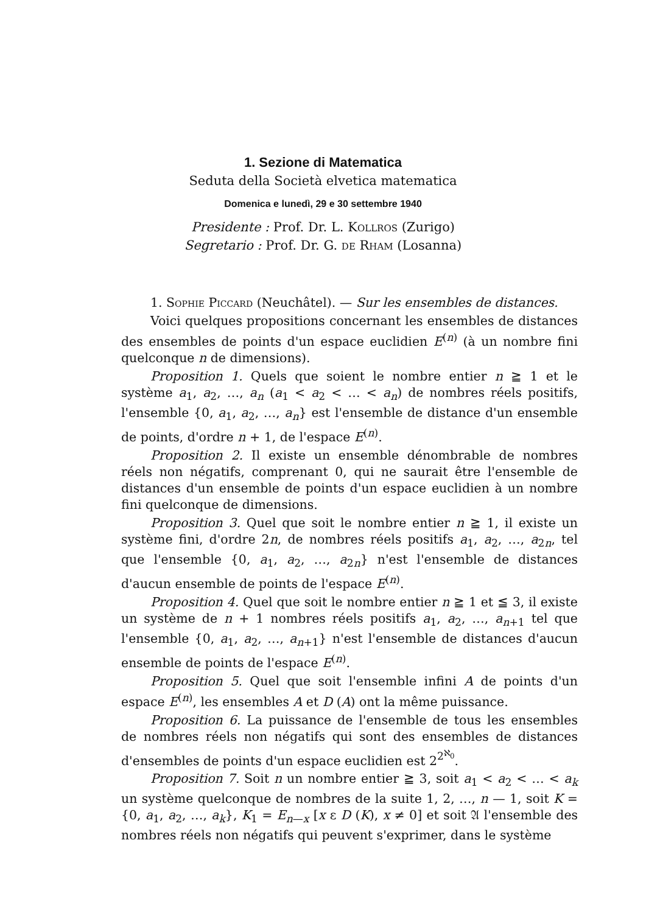1. Sezione di Matematica
Seduta della Società elvetica matematica
Domenica e lunedì, 29 e 30 settembre 1940
Presidente : Prof. Dr. L. Kollros (Zurigo)
Segretario : Prof. Dr. G. de Rham (Losanna)
1. Sophie Piccard (Neuchâtel). — Sur les ensembles de distances.
Voici quelques propositions concernant les ensembles de distances des ensembles de points d'un espace euclidien E<sup>(n)</sup> (à un nombre fini quelconque n de dimensions).
Proposition 1. Quels que soient le nombre entier n ≧ 1 et le système a<sub>1</sub>, a<sub>2</sub>, …, a<sub>n</sub> (a<sub>1</sub> < a<sub>2</sub> < … < a<sub>n</sub>) de nombres réels positifs, l'ensemble {0, a<sub>1</sub>, a<sub>2</sub>, …, a<sub>n</sub>} est l'ensemble de distance d'un ensemble de points, d'ordre n + 1, de l'espace E<sup>(n)</sup>.
Proposition 2. Il existe un ensemble dénombrable de nombres réels non négatifs, comprenant 0, qui ne saurait être l'ensemble de distances d'un ensemble de points d'un espace euclidien à un nombre fini quelconque de dimensions.
Proposition 3. Quel que soit le nombre entier n ≧ 1, il existe un système fini, d'ordre 2n, de nombres réels positifs a<sub>1</sub>, a<sub>2</sub>, …, a<sub>2n</sub>, tel que l'ensemble {0, a<sub>1</sub>, a<sub>2</sub>, …, a<sub>2n</sub>} n'est l'ensemble de distances d'aucun ensemble de points de l'espace E<sup>(n)</sup>.
Proposition 4. Quel que soit le nombre entier n ≧ 1 et ≦ 3, il existe un système de n + 1 nombres réels positifs a<sub>1</sub>, a<sub>2</sub>, …, a<sub>n+1</sub> tel que l'ensemble {0, a<sub>1</sub>, a<sub>2</sub>, …, a<sub>n+1</sub>} n'est l'ensemble de distances d'aucun ensemble de points de l'espace E<sup>(n)</sup>.
Proposition 5. Quel que soit l'ensemble infini A de points d'un espace E<sup>(n)</sup>, les ensembles A et D (A) ont la même puissance.
Proposition 6. La puissance de l'ensemble de tous les ensembles de nombres réels non négatifs qui sont des ensembles de distances d'ensembles de points d'un espace euclidien est 2<sup>2<sup>ℵ<sub>0</sub></sup></sup>.
Proposition 7. Soit n un nombre entier ≧ 3, soit a<sub>1</sub> < a<sub>2</sub> < … < a<sub>k</sub> un système quelconque de nombres de la suite 1, 2, …, n — 1, soit K = {0, a<sub>1</sub>, a<sub>2</sub>, …, a<sub>k</sub>}, K<sub>1</sub> = E<sub>n—x</sub> [x ε D (K), x ≠ 0] et soit 𝔄 l'ensemble des nombres réels non négatifs qui peuvent s'exprimer, dans le système